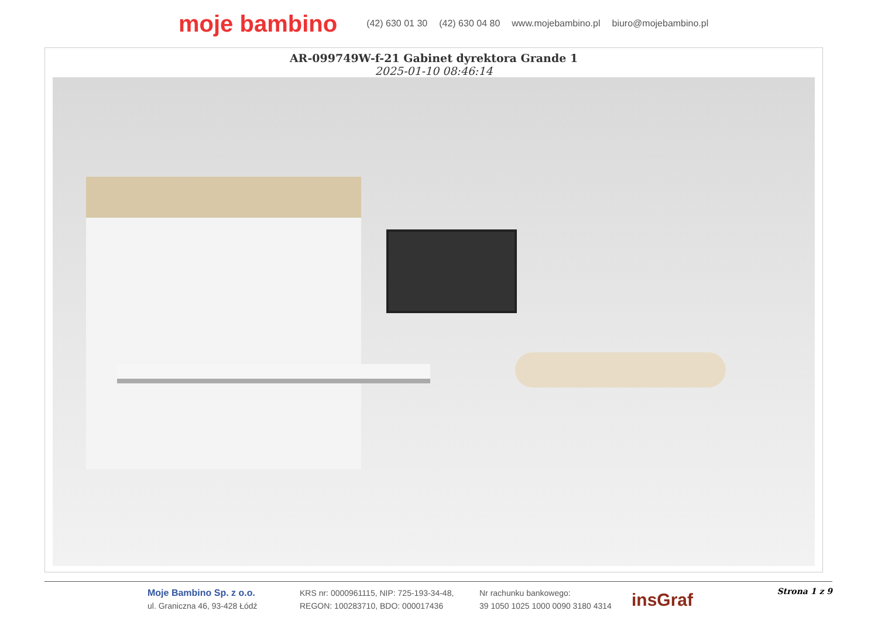moje bambino (42) 630 01 30 (42) 630 04 80 www.mojebambino.pl biuro@mojebambino.pl
AR-099749W-f-21 Gabinet dyrektora Grande 1
2025-01-10 08:46:14
Moje Bambino Sp. z o.o.
ul. Graniczna 46, 93-428 Łódź
KRS nr: 0000961115, NIP: 725-193-34-48,
REGON: 100283710, BDO: 000017436
Nr rachunku bankowego:
39 1050 1025 1000 0090 3180 4314
insGraf
Strona 1 z 9